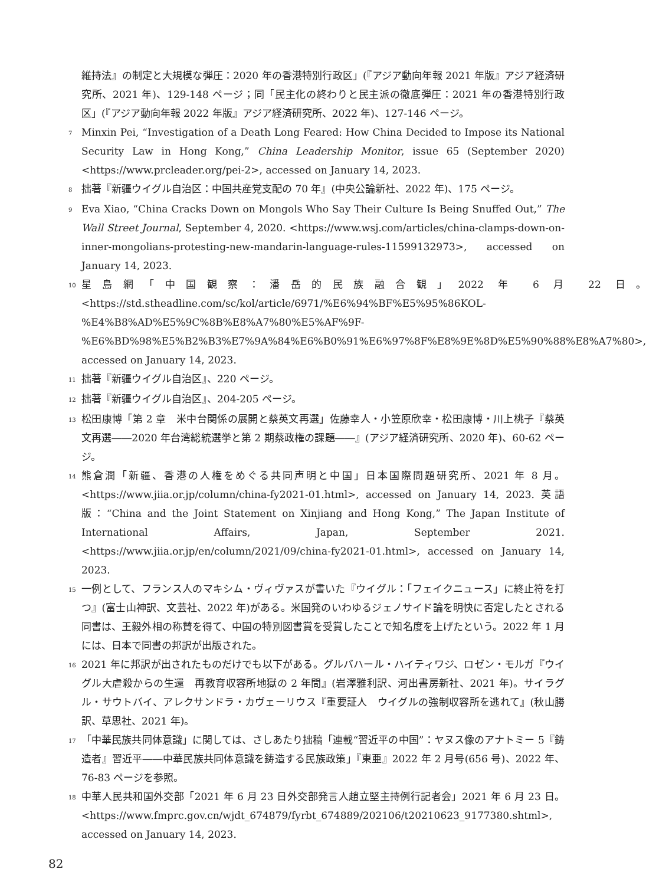維持法』の制定と大規模な弾圧：2020 年の香港特別行政区」(『アジア動向年報 2021 年版』アジア経済研究所、2021 年)、129-148 ページ；同「民主化の終わりと民主派の徹底弾圧：2021 年の香港特別行政区」(『アジア動向年報 2022 年版』アジア経済研究所、2022 年)、127-146 ページ。
7
Minxin Pei, “Investigation of a Death Long Feared: How China Decided to Impose its National Security Law in Hong Kong,” China Leadership Monitor, issue 65 (September 2020)<https://www.prcleader.org/pei-2>, accessed on January 14, 2023.
8
拙著『新疆ウイグル自治区：中国共産党支配の 70 年』(中央公論新社、2022 年)、175 ページ。
9
Eva Xiao, “China Cracks Down on Mongols Who Say Their Culture Is Being Snuffed Out,” The Wall Street Journal, September 4, 2020. <https://www.wsj.com/articles/china-clamps-down-on-inner-mongolians-protesting-new-mandarin-language-rules-11599132973>, accessed on January 14, 2023.
10
星島網「中国観察：潘岳的民族融合観」2022 年 6 月 22 日。<https://std.stheadline.com/sc/kol/article/6971/%E6%94%BF%E5%95%86KOL-%E4%B8%AD%E5%9C%8B%E8%A7%80%E5%AF%9F-%E6%BD%98%E5%B2%B3%E7%9A%84%E6%B0%91%E6%97%8F%E8%9E%8D%E5%90%88%E8%A7%80>, accessed on January 14, 2023.
11
拙著『新疆ウイグル自治区』、220 ページ。
12
拙著『新疆ウイグル自治区』、204-205 ページ。
13
松田康博「第 2 章　米中台関係の展開と蔡英文再選」佐藤幸人・小笠原欣幸・松田康博・川上桃子『蔡英文再選――2020 年台湾総統選挙と第 2 期蔡政権の課題――』(アジア経済研究所、2020 年)、60-62 ページ。
14
熊倉潤「新疆、香港の人権をめぐる共同声明と中国」日本国際問題研究所、2021 年 8 月。<https://www.jiia.or.jp/column/china-fy2021-01.html>, accessed on January 14, 2023. 英語版：“China and the Joint Statement on Xinjiang and Hong Kong,” The Japan Institute of International Affairs, Japan, September 2021. <https://www.jiia.or.jp/en/column/2021/09/china-fy2021-01.html>, accessed on January 14, 2023.
15
一例として、フランス人のマキシム・ヴィヴァスが書いた『ウイグル：「フェイクニュース」に終止符を打つ』(富士山神訳、文芸社、2022 年)がある。米国発のいわゆるジェノサイド論を明快に否定したとされる同書は、王毅外相の称賛を得て、中国の特別図書賞を受賞したことで知名度を上げたという。2022 年 1 月には、日本で同書の邦訳が出版された。
16
2021 年に邦訳が出されたものだけでも以下がある。グルバハール・ハイティワジ、ロゼン・モルガ『ウイグル大虐殺からの生還　再教育収容所地獄の 2 年間』(岩澤雅利訳、河出書房新社、2021 年)。サイラグル・サウトバイ、アレクサンドラ・カヴェーリウス『重要証人　ウイグルの強制収容所を逃れて』(秋山勝訳、草思社、2021 年)。
17
「中華民族共同体意識」に関しては、さしあたり拙稿「連載“習近平の中国”：ヤヌス像のアナトミー 5『鋳造者』習近平――中華民族共同体意識を鋳造する民族政策」『東亜』2022 年 2 月号(656 号)、2022 年、76-83 ページを参照。
18
中華人民共和国外交部「2021 年 6 月 23 日外交部発言人趙立堅主持例行記者会」2021 年 6 月 23 日。<https://www.fmprc.gov.cn/wjdt_674879/fyrbt_674889/202106/t20210623_9177380.shtml>, accessed on January 14, 2023.
82